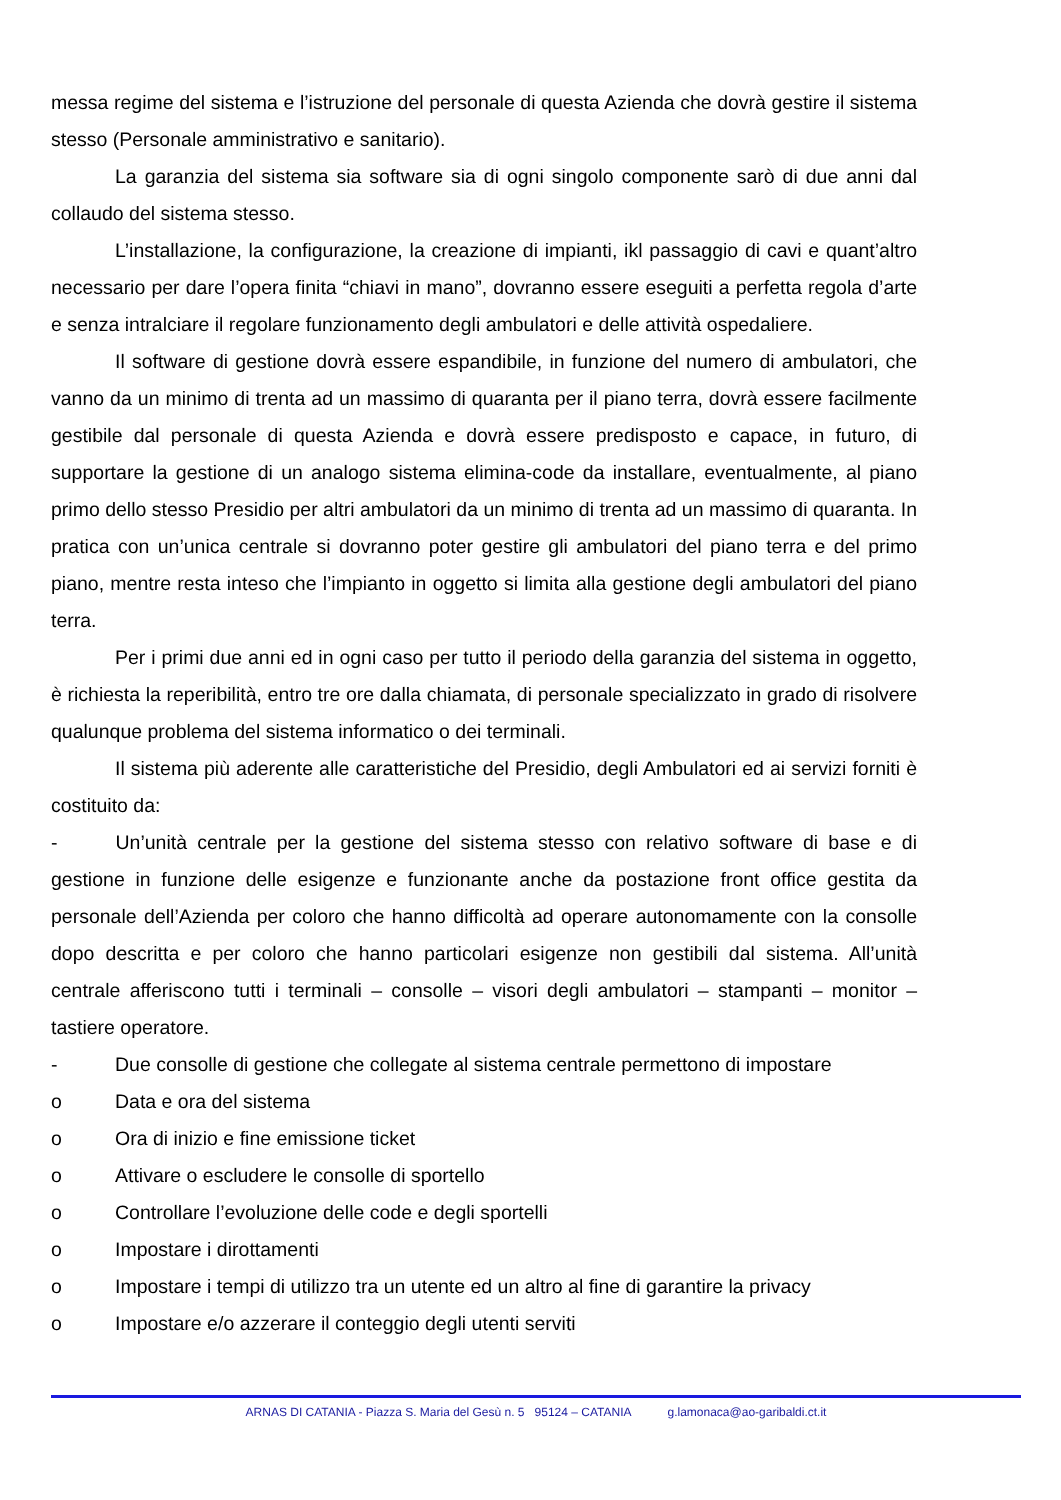messa regime del sistema e l’istruzione del personale di questa Azienda che dovrà gestire il sistema stesso (Personale amministrativo e sanitario).
La garanzia del sistema sia software sia di ogni singolo componente sarò di due anni dal collaudo del sistema stesso.
L’installazione, la configurazione, la creazione di impianti, ikl passaggio di cavi e quant’altro necessario per dare l’opera finita “chiavi in mano”, dovranno essere eseguiti a perfetta regola d’arte e senza intralciare il regolare funzionamento degli ambulatori e delle attività ospedaliere.
Il software di gestione dovrà essere espandibile, in funzione del numero di ambulatori, che vanno da un minimo di trenta ad un massimo di quaranta per il piano terra, dovrà essere facilmente gestibile dal personale di questa Azienda e dovrà essere predisposto e capace, in futuro, di supportare la gestione di un analogo sistema elimina-code da installare, eventualmente, al piano primo dello stesso Presidio per altri ambulatori da un minimo di trenta ad un massimo di quaranta. In pratica con un’unica centrale si dovranno poter gestire gli ambulatori del piano terra e del primo piano, mentre resta inteso che l’impianto in oggetto si limita alla gestione degli ambulatori del piano terra.
Per i primi due anni ed in ogni caso per tutto il periodo della garanzia del sistema in oggetto, è richiesta la reperibilità, entro tre ore dalla chiamata, di personale specializzato in grado di risolvere qualunque problema del sistema informatico o dei terminali.
Il sistema più aderente alle caratteristiche del Presidio, degli Ambulatori ed ai servizi forniti è costituito da:
- Un’unità centrale per la gestione del sistema stesso con relativo software di base e di gestione in funzione delle esigenze e funzionante anche da postazione front office gestita da personale dell’Azienda per coloro che hanno difficoltà ad operare autonomamente con la consolle dopo descritta e per coloro che hanno particolari esigenze non gestibili dal sistema. All’unità centrale afferiscono tutti i terminali – consolle – visori degli ambulatori – stampanti – monitor – tastiere operatore.
- Due consolle di gestione che collegate al sistema centrale permettono di impostare
o Data e ora del sistema
o Ora di inizio e fine emissione ticket
o Attivare o escludere le consolle di sportello
o Controllare l’evoluzione delle code e degli sportelli
o Impostare i dirottamenti
o Impostare i tempi di utilizzo tra un utente ed un altro al fine di garantire la privacy
o Impostare e/o azzerare il conteggio degli utenti serviti
ARNAS DI CATANIA - Piazza S. Maria del Gesù n. 5 95124 – CATANIA g.lamonaca@ao-garibaldi.ct.it